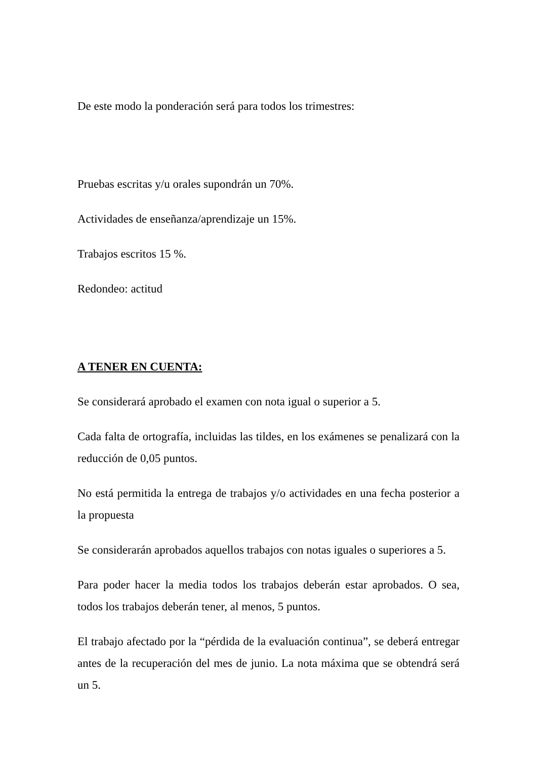De este modo la ponderación será para todos los trimestres:
Pruebas escritas y/u orales supondrán un 70%.
Actividades de enseñanza/aprendizaje un 15%.
Trabajos escritos 15 %.
Redondeo: actitud
A TENER EN CUENTA:
Se considerará aprobado el examen con nota igual o superior a 5.
Cada falta de ortografía, incluidas las tildes, en los exámenes se penalizará con la reducción de 0,05 puntos.
No está permitida la entrega de trabajos y/o actividades en una fecha posterior a la propuesta
Se considerarán aprobados aquellos trabajos con notas iguales o superiores a 5.
Para poder hacer la media todos los trabajos deberán estar aprobados. O sea, todos los trabajos deberán tener, al menos, 5 puntos.
El trabajo afectado por la “pérdida de la evaluación continua”, se deberá entregar antes de la recuperación del mes de junio. La nota máxima que se obtendrá será un 5.